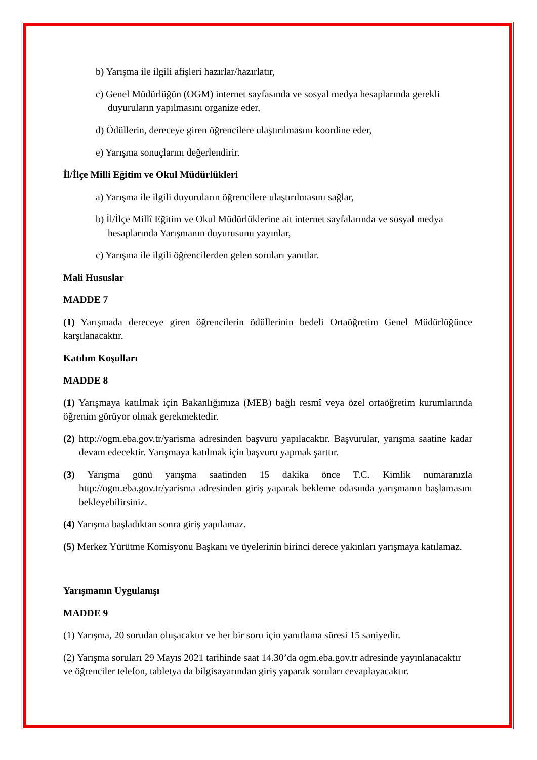b) Yarışma ile ilgili afişleri hazırlar/hazırlatır,
c) Genel Müdürlüğün (OGM) internet sayfasında ve sosyal medya hesaplarında gerekli duyuruların yapılmasını organize eder,
d) Ödüllerin, dereceye giren öğrencilere ulaştırılmasını koordine eder,
e) Yarışma sonuçlarını değerlendirir.
İl/İlçe Milli Eğitim ve Okul Müdürlükleri
a) Yarışma ile ilgili duyuruların öğrencilere ulaştırılmasını sağlar,
b) İl/İlçe Millî Eğitim ve Okul Müdürlüklerine ait internet sayfalarında ve sosyal medya hesaplarında Yarışmanın duyurusunu yayınlar,
c) Yarışma ile ilgili öğrencilerden gelen soruları yanıtlar.
Mali Hususlar
MADDE 7
(1) Yarışmada dereceye giren öğrencilerin ödüllerinin bedeli Ortaöğretim Genel Müdürlüğünce karşılanacaktır.
Katılım Koşulları
MADDE 8
(1) Yarışmaya katılmak için Bakanlığımıza (MEB) bağlı resmî veya özel ortaöğretim kurumlarında öğrenim görüyor olmak gerekmektedir.
(2) http://ogm.eba.gov.tr/yarisma adresinden başvuru yapılacaktır. Başvurular, yarışma saatine kadar devam edecektir. Yarışmaya katılmak için başvuru yapmak şarttır.
(3) Yarışma günü yarışma saatinden 15 dakika önce T.C. Kimlik numaranızla http://ogm.eba.gov.tr/yarisma adresinden giriş yaparak bekleme odasında yarışmanın başlamasını bekleyebilirsiniz.
(4) Yarışma başladıktan sonra giriş yapılamaz.
(5) Merkez Yürütme Komisyonu Başkanı ve üyelerinin birinci derece yakınları yarışmaya katılamaz.
Yarışmanın Uygulanışı
MADDE 9
(1) Yarışma, 20 sorudan oluşacaktır ve her bir soru için yanıtlama süresi 15 saniyedir.
(2) Yarışma soruları 29 Mayıs 2021 tarihinde saat 14.30’da ogm.eba.gov.tr adresinde yayınlanacaktır ve öğrenciler telefon, tabletya da bilgisayarından giriş yaparak soruları cevaplayacaktır.